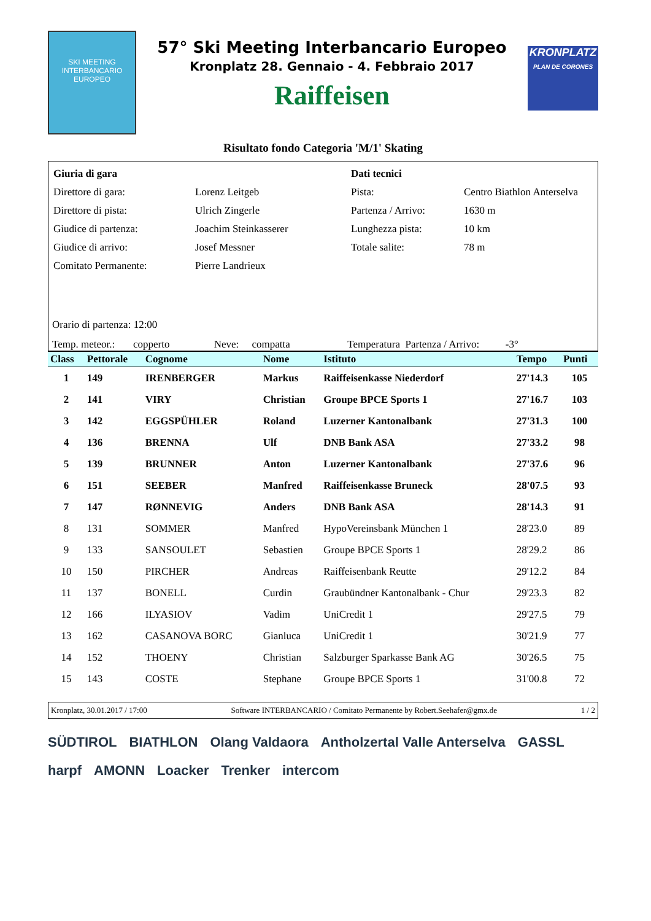SKI MEETING INTERBANCARIO EUROPEO
57° Ski Meeting Interbancario Europeo
Kronplatz 28. Gennaio - 4. Febbraio 2017
Raiffeisen
KRONPLATZ
PLAN DE CORONES
Risultato fondo Categoria 'M/1' Skating
| Giuria di gara | | Dati tecnici | |
| Direttore di gara: | Lorenz Leitgeb | Pista: | Centro Biathlon Anterselva |
| Direttore di pista: | Ulrich Zingerle | Partenza / Arrivo: | 1630 m |
| Giudice di partenza: | Joachim Steinkasserer | Lunghezza pista: | 10 km |
| Giudice di arrivo: | Josef Messner | Totale salite: | 78 m |
| Comitato Permanente: | Pierre Landrieux | | |
Orario di partenza: 12:00
Temp. meteor.: copperto Neve: compatta Temperatura Partenza / Arrivo: -3°
| Class | Pettorale | Cognome | Nome | Istituto | Tempo | Punti |
| --- | --- | --- | --- | --- | --- | --- |
| 1 | 149 | IRENBERGER | Markus | Raiffeisenkasse Niederdorf | 27'14.3 | 105 |
| 2 | 141 | VIRY | Christian | Groupe BPCE Sports 1 | 27'16.7 | 103 |
| 3 | 142 | EGGSPÜHLER | Roland | Luzerner Kantonalbank | 27'31.3 | 100 |
| 4 | 136 | BRENNA | Ulf | DNB Bank ASA | 27'33.2 | 98 |
| 5 | 139 | BRUNNER | Anton | Luzerner Kantonalbank | 27'37.6 | 96 |
| 6 | 151 | SEEBER | Manfred | Raiffeisenkasse Bruneck | 28'07.5 | 93 |
| 7 | 147 | RØNNEVIG | Anders | DNB Bank ASA | 28'14.3 | 91 |
| 8 | 131 | SOMMER | Manfred | HypoVereinsbank München 1 | 28'23.0 | 89 |
| 9 | 133 | SANSOULET | Sebastien | Groupe BPCE Sports 1 | 28'29.2 | 86 |
| 10 | 150 | PIRCHER | Andreas | Raiffeisenbank Reutte | 29'12.2 | 84 |
| 11 | 137 | BONELL | Curdin | Graubündner Kantonalbank - Chur | 29'23.3 | 82 |
| 12 | 166 | ILYASIOV | Vadim | UniCredit 1 | 29'27.5 | 79 |
| 13 | 162 | CASANOVA BORC | Gianluca | UniCredit 1 | 30'21.9 | 77 |
| 14 | 152 | THOENY | Christian | Salzburger Sparkasse Bank AG | 30'26.5 | 75 |
| 15 | 143 | COSTE | Stephane | Groupe BPCE Sports 1 | 31'00.8 | 72 |
Kronplatz, 30.01.2017 / 17:00 Software INTERBANCARIO / Comitato Permanente by Robert.Seehafer@gmx.de 1 / 2
SÜDTIROL BIATHLON Olang Valdaora Antholzertal Valle Anterselva GASSL harpf AMONN Loacker Trenker intercom